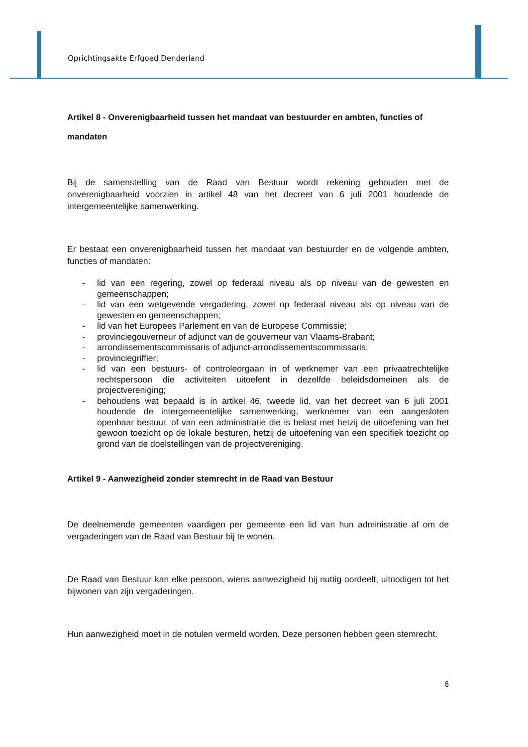Oprichtingsakte Erfgoed Denderland
Artikel 8 - Onverenigbaarheid tussen het mandaat van bestuurder en ambten, functies of mandaten
Bij de samenstelling van de Raad van Bestuur wordt rekening gehouden met de onverenigbaarheid voorzien in artikel 48 van het decreet van 6 juli 2001 houdende de intergemeentelijke samenwerking.
Er bestaat een onverenigbaarheid tussen het mandaat van bestuurder en de volgende ambten, functies of mandaten:
- lid van een regering, zowel op federaal niveau als op niveau van de gewesten en gemeenschappen;
- lid van een wetgevende vergadering, zowel op federaal niveau als op niveau van de gewesten en gemeenschappen;
- lid van het Europees Parlement en van de Europese Commissie;
- provinciegouverneur of adjunct van de gouverneur van Vlaams-Brabant;
- arrondissementscommissaris of adjunct-arrondissementscommissaris;
- provinciegriffier;
- lid van een bestuurs- of controleorgaan in of werknemer van een privaatrechtelijke rechtspersoon die activiteiten uitoefent in dezelfde beleidsdomeinen als de projectvereniging;
- behoudens wat bepaald is in artikel 46, tweede lid, van het decreet van 6 juli 2001 houdende de intergemeentelijke samenwerking, werknemer van een aangesloten openbaar bestuur, of van een administratie die is belast met hetzij de uitoefening van het gewoon toezicht op de lokale besturen, hetzij de uitoefening van een specifiek toezicht op grond van de doelstellingen van de projectvereniging.
Artikel 9 - Aanwezigheid zonder stemrecht in de Raad van Bestuur
De deelnemende gemeenten vaardigen per gemeente een lid van hun administratie af om de vergaderingen van de Raad van Bestuur bij te wonen.
De Raad van Bestuur kan elke persoon, wiens aanwezigheid hij nuttig oordeelt, uitnodigen tot het bijwonen van zijn vergaderingen.
Hun aanwezigheid moet in de notulen vermeld worden. Deze personen hebben geen stemrecht.
6